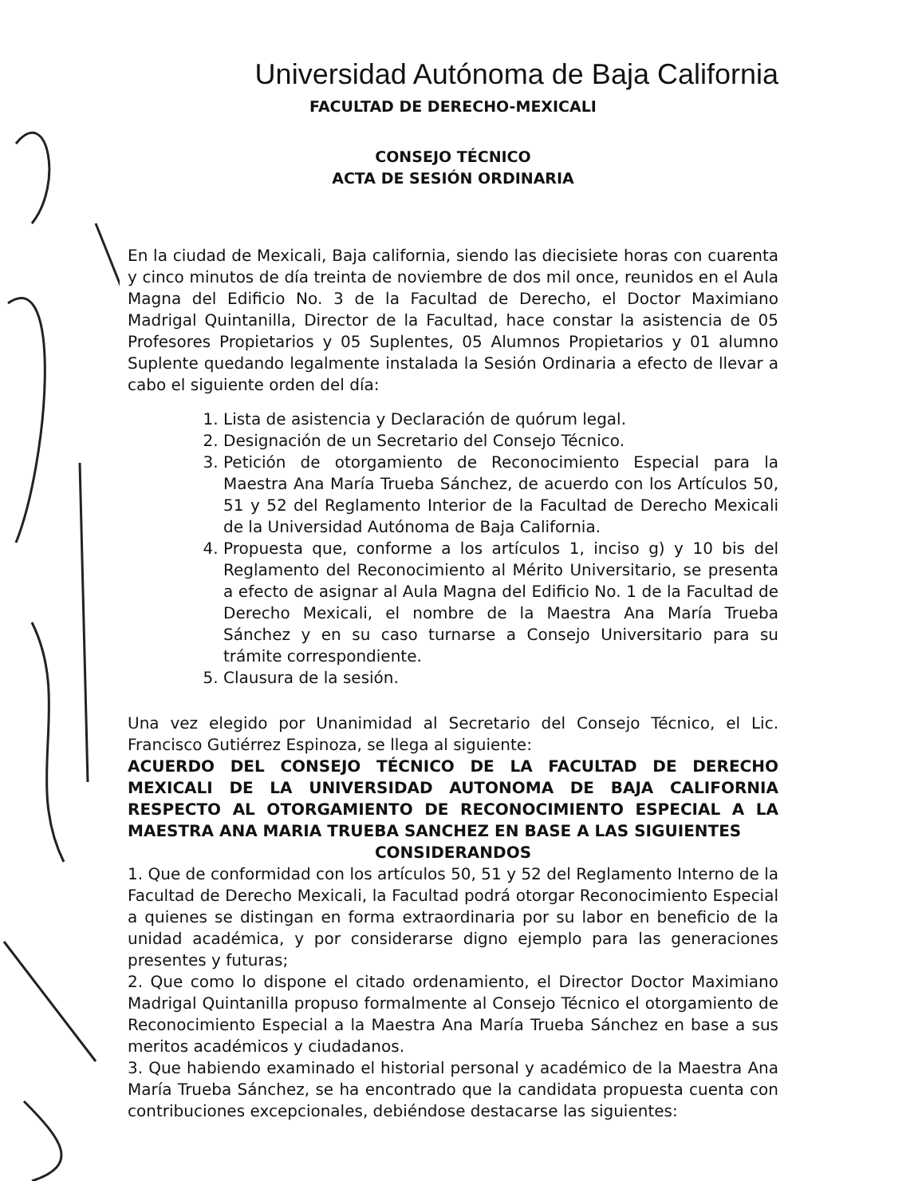Universidad Autónoma de Baja California
FACULTAD DE DERECHO-MEXICALI
CONSEJO TÉCNICO
ACTA DE SESIÓN ORDINARIA
En la ciudad de Mexicali, Baja california, siendo las diecisiete horas con cuarenta y cinco minutos de día treinta de noviembre de dos mil once, reunidos en el Aula Magna del Edificio No. 3 de la Facultad de Derecho, el Doctor Maximiano Madrigal Quintanilla, Director de la Facultad, hace constar la asistencia de 05 Profesores Propietarios y 05 Suplentes, 05 Alumnos Propietarios y 01 alumno Suplente quedando legalmente instalada la Sesión Ordinaria a efecto de llevar a cabo el siguiente orden del día:
1. Lista de asistencia y Declaración de quórum legal.
2. Designación de un Secretario del Consejo Técnico.
3. Petición de otorgamiento de Reconocimiento Especial para la Maestra Ana María Trueba Sánchez, de acuerdo con los Artículos 50, 51 y 52 del Reglamento Interior de la Facultad de Derecho Mexicali de la Universidad Autónoma de Baja California.
4. Propuesta que, conforme a los artículos 1, inciso g) y 10 bis del Reglamento del Reconocimiento al Mérito Universitario, se presenta a efecto de asignar al Aula Magna del Edificio No. 1 de la Facultad de Derecho Mexicali, el nombre de la Maestra Ana María Trueba Sánchez y en su caso turnarse a Consejo Universitario para su trámite correspondiente.
5. Clausura de la sesión.
Una vez elegido por Unanimidad al Secretario del Consejo Técnico, el Lic. Francisco Gutiérrez Espinoza, se llega al siguiente:
ACUERDO DEL CONSEJO TÉCNICO DE LA FACULTAD DE DERECHO MEXICALI DE LA UNIVERSIDAD AUTONOMA DE BAJA CALIFORNIA RESPECTO AL OTORGAMIENTO DE RECONOCIMIENTO ESPECIAL A LA MAESTRA ANA MARIA TRUEBA SANCHEZ EN BASE A LAS SIGUIENTES
CONSIDERANDOS
1. Que de conformidad con los artículos 50, 51 y 52 del Reglamento Interno de la Facultad de Derecho Mexicali, la Facultad podrá otorgar Reconocimiento Especial a quienes se distingan en forma extraordinaria por su labor en beneficio de la unidad académica, y por considerarse digno ejemplo para las generaciones presentes y futuras;
2. Que como lo dispone el citado ordenamiento, el Director Doctor Maximiano Madrigal Quintanilla propuso formalmente al Consejo Técnico el otorgamiento de Reconocimiento Especial a la Maestra Ana María Trueba Sánchez en base a sus meritos académicos y ciudadanos.
3. Que habiendo examinado el historial personal y académico de la Maestra Ana María Trueba Sánchez, se ha encontrado que la candidata propuesta cuenta con contribuciones excepcionales, debiéndose destacarse las siguientes: